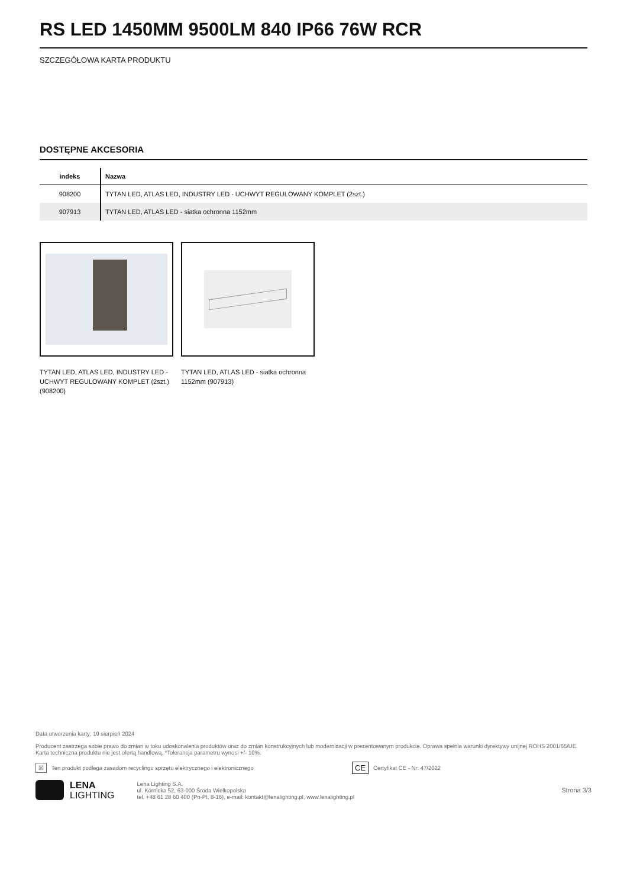RS LED 1450MM 9500LM 840 IP66 76W RCR
SZCZEGÓŁOWA KARTA PRODUKTU
DOSTĘPNE AKCESORIA
| indeks | Nazwa |
| --- | --- |
| 908200 | TYTAN LED, ATLAS LED, INDUSTRY LED - UCHWYT REGULOWANY KOMPLET (2szt.) |
| 907913 | TYTAN LED, ATLAS LED - siatka ochronna 1152mm |
TYTAN LED, ATLAS LED, INDUSTRY LED - UCHWYT REGULOWANY KOMPLET (2szt.) (908200)
TYTAN LED, ATLAS LED - siatka ochronna 1152mm (907913)
Data utworzenia karty: 19 sierpień 2024
Producent zastrzega sobie prawo do zmian w toku udoskonalenia produktów oraz do zmian konstrukcyjnych lub modernizacji w prezentowanym produkcie. Oprawa spełnia warunki dyrektywy unijnej ROHS 2001/65/UE. Karta techniczna produktu nie jest ofertą handlową. *Tolerancja parametru wynosi +/- 10%.
☒ Ten produkt podlega zasadom recyclingu sprzętu elektrycznego i elektronicznego CE Certyfikat CE - Nr: 47/2022
LENA
LIGHTING
Lena Lighting S.A.
ul. Kórnicka 52, 63-000 Środa Wielkopolska
tel. +48 61 28 60 400 (Pn-Pt, 8-16), e-mail: kontakt@lenalighting.pl, www.lenalighting.pl
Strona 3/3